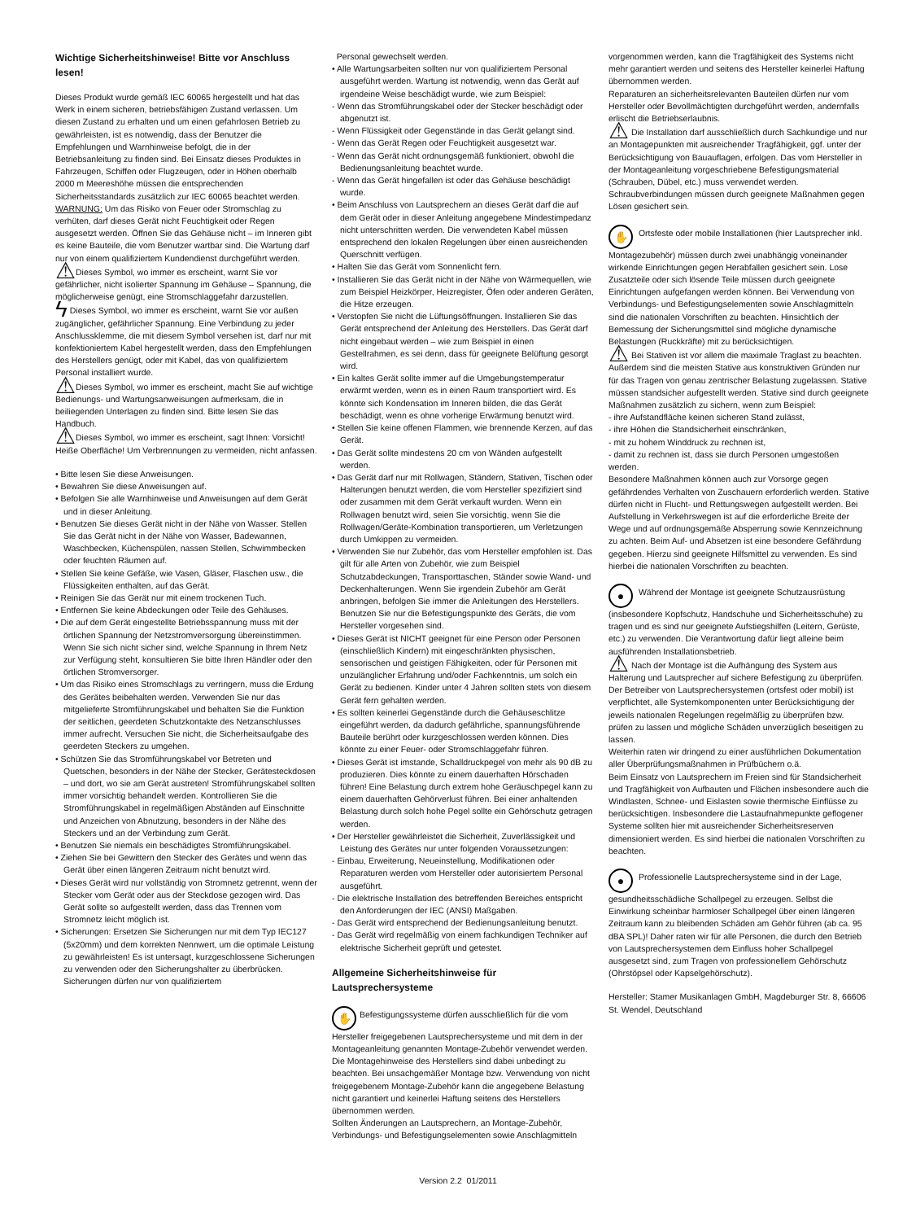Wichtige Sicherheitshinweise! Bitte vor Anschluss lesen!
Dieses Produkt wurde gemäß IEC 60065 hergestellt und hat das Werk in einem sicheren, betriebsfähigen Zustand verlassen. Um diesen Zustand zu erhalten und um einen gefahrlosen Betrieb zu gewährleisten, ist es notwendig, dass der Benutzer die Empfehlungen und Warnhinweise befolgt, die in der Betriebsanleitung zu finden sind. Bei Einsatz dieses Produktes in Fahrzeugen, Schiffen oder Flugzeugen, oder in Höhen oberhalb 2000 m Meereshöhe müssen die entsprechenden Sicherheitsstandards zusätzlich zur IEC 60065 beachtet werden. WARNUNG: Um das Risiko von Feuer oder Stromschlag zu verhüten, darf dieses Gerät nicht Feuchtigkeit oder Regen ausgesetzt werden. Öffnen Sie das Gehäuse nicht – im Inneren gibt es keine Bauteile, die vom Benutzer wartbar sind. Die Wartung darf nur von einem qualifiziertem Kundendienst durchgeführt werden.
⚠Dieses Symbol, wo immer es erscheint, warnt Sie vor gefährlicher, nicht isolierter Spannung im Gehäuse – Spannung, die möglicherweise genügt, eine Stromschlaggefahr darzustellen.
ϟ Dieses Symbol, wo immer es erscheint, warnt Sie vor außen zugänglicher, gefährlicher Spannung. Eine Verbindung zu jeder Anschlussklemme, die mit diesem Symbol versehen ist, darf nur mit konfektioniertem Kabel hergestellt werden, dass den Empfehlungen des Herstellers genügt, oder mit Kabel, das von qualifiziertem Personal installiert wurde.
⚠Dieses Symbol, wo immer es erscheint, macht Sie auf wichtige Bedienungs- und Wartungsanweisungen aufmerksam, die in beiliegenden Unterlagen zu finden sind. Bitte lesen Sie das Handbuch.
⚠Dieses Symbol, wo immer es erscheint, sagt Ihnen: Vorsicht! Heiße Oberfläche! Um Verbrennungen zu vermeiden, nicht anfassen.
• Bitte lesen Sie diese Anweisungen.
• Bewahren Sie diese Anweisungen auf.
• Befolgen Sie alle Warnhinweise und Anweisungen auf dem Gerät und in dieser Anleitung.
• Benutzen Sie dieses Gerät nicht in der Nähe von Wasser. Stellen Sie das Gerät nicht in der Nähe von Wasser, Badewannen, Waschbecken, Küchenspülen, nassen Stellen, Schwimmbecken oder feuchten Räumen auf.
• Stellen Sie keine Gefäße, wie Vasen, Gläser, Flaschen usw., die Flüssigkeiten enthalten, auf das Gerät.
• Reinigen Sie das Gerät nur mit einem trockenen Tuch.
• Entfernen Sie keine Abdeckungen oder Teile des Gehäuses.
• Die auf dem Gerät eingestellte Betriebsspannung muss mit der örtlichen Spannung der Netzstromversorgung übereinstimmen. Wenn Sie sich nicht sicher sind, welche Spannung in Ihrem Netz zur Verfügung steht, konsultieren Sie bitte Ihren Händler oder den örtlichen Stromversorger.
• Um das Risiko eines Stromschlags zu verringern, muss die Erdung des Gerätes beibehalten werden. Verwenden Sie nur das mitgelieferte Stromführungskabel und behalten Sie die Funktion der seitlichen, geerdeten Schutzkontakte des Netzanschlusses immer aufrecht. Versuchen Sie nicht, die Sicherheitsaufgabe des geerdeten Steckers zu umgehen.
• Schützen Sie das Stromführungskabel vor Betreten und Quetschen, besonders in der Nähe der Stecker, Gerätesteckdosen – und dort, wo sie am Gerät austreten! Stromführungskabel sollten immer vorsichtig behandelt werden. Kontrollieren Sie die Stromführungskabel in regelmäßigen Abständen auf Einschnitte und Anzeichen von Abnutzung, besonders in der Nähe des Steckers und an der Verbindung zum Gerät.
• Benutzen Sie niemals ein beschädigtes Stromführungskabel.
• Ziehen Sie bei Gewittern den Stecker des Gerätes und wenn das Gerät über einen längeren Zeitraum nicht benutzt wird.
• Dieses Gerät wird nur vollständig von Stromnetz getrennt, wenn der Stecker vom Gerät oder aus der Steckdose gezogen wird. Das Gerät sollte so aufgestellt werden, dass das Trennen vom Stromnetz leicht möglich ist.
• Sicherungen: Ersetzen Sie Sicherungen nur mit dem Typ IEC127 (5x20mm) und dem korrekten Nennwert, um die optimale Leistung zu gewährleisten! Es ist untersagt, kurzgeschlossene Sicherungen zu verwenden oder den Sicherungshalter zu überbrücken. Sicherungen dürfen nur von qualifiziertem
Personal gewechselt werden.
• Alle Wartungsarbeiten sollten nur von qualifiziertem Personal ausgeführt werden. Wartung ist notwendig, wenn das Gerät auf irgendeine Weise beschädigt wurde, wie zum Beispiel:
- Wenn das Stromführungskabel oder der Stecker beschädigt oder abgenutzt ist.
- Wenn Flüssigkeit oder Gegenstände in das Gerät gelangt sind.
- Wenn das Gerät Regen oder Feuchtigkeit ausgesetzt war.
- Wenn das Gerät nicht ordnungsgemäß funktioniert, obwohl die Bedienungsanleitung beachtet wurde.
- Wenn das Gerät hingefallen ist oder das Gehäuse beschädigt wurde.
• Beim Anschluss von Lautsprechern an dieses Gerät darf die auf dem Gerät oder in dieser Anleitung angegebene Mindestimpedanz nicht unterschritten werden. Die verwendeten Kabel müssen entsprechend den lokalen Regelungen über einen ausreichenden Querschnitt verfügen.
• Halten Sie das Gerät vom Sonnenlicht fern.
• Installieren Sie das Gerät nicht in der Nähe von Wärmequellen, wie zum Beispiel Heizkörper, Heizregister, Öfen oder anderen Geräten, die Hitze erzeugen.
• Verstopfen Sie nicht die Lüftungsöffnungen. Installieren Sie das Gerät entsprechend der Anleitung des Herstellers. Das Gerät darf nicht eingebaut werden – wie zum Beispiel in einen Gestellrahmen, es sei denn, dass für geeignete Belüftung gesorgt wird.
• Ein kaltes Gerät sollte immer auf die Umgebungstemperatur erwärmt werden, wenn es in einen Raum transportiert wird. Es könnte sich Kondensation im Inneren bilden, die das Gerät beschädigt, wenn es ohne vorherige Erwärmung benutzt wird.
• Stellen Sie keine offenen Flammen, wie brennende Kerzen, auf das Gerät.
• Das Gerät sollte mindestens 20 cm von Wänden aufgestellt werden.
• Das Gerät darf nur mit Rollwagen, Ständern, Stativen, Tischen oder Halterungen benutzt werden, die vom Hersteller spezifiziert sind oder zusammen mit dem Gerät verkauft wurden. Wenn ein Rollwagen benutzt wird, seien Sie vorsichtig, wenn Sie die Rollwagen/Geräte-Kombination transportieren, um Verletzungen durch Umkippen zu vermeiden.
• Verwenden Sie nur Zubehör, das vom Hersteller empfohlen ist. Das gilt für alle Arten von Zubehör, wie zum Beispiel Schutzabdeckungen, Transporttaschen, Ständer sowie Wand- und Deckenhalterungen. Wenn Sie irgendein Zubehör am Gerät anbringen, befolgen Sie immer die Anleitungen des Herstellers. Benutzen Sie nur die Befestigungspunkte des Geräts, die vom Hersteller vorgesehen sind.
• Dieses Gerät ist NICHT geeignet für eine Person oder Personen (einschließlich Kindern) mit eingeschränkten physischen, sensorischen und geistigen Fähigkeiten, oder für Personen mit unzulänglicher Erfahrung und/oder Fachkenntnis, um solch ein Gerät zu bedienen. Kinder unter 4 Jahren sollten stets von diesem Gerät fern gehalten werden.
• Es sollten keinerlei Gegenstände durch die Gehäuseschlitze eingeführt werden, da dadurch gefährliche, spannungsführende Bauteile berührt oder kurzgeschlossen werden können. Dies könnte zu einer Feuer- oder Stromschlaggefahr führen.
• Dieses Gerät ist imstande, Schalldruckpegel von mehr als 90 dB zu produzieren. Dies könnte zu einem dauerhaften Hörschaden führen! Eine Belastung durch extrem hohe Geräuschpegel kann zu einem dauerhaften Gehörverlust führen. Bei einer anhaltenden Belastung durch solch hohe Pegel sollte ein Gehörschutz getragen werden.
• Der Hersteller gewährleistet die Sicherheit, Zuverlässigkeit und Leistung des Gerätes nur unter folgenden Voraussetzungen:
- Einbau, Erweiterung, Neueinstellung, Modifikationen oder Reparaturen werden vom Hersteller oder autorisiertem Personal ausgeführt.
- Die elektrische Installation des betreffenden Bereiches entspricht den Anforderungen der IEC (ANSI) Maßgaben.
- Das Gerät wird entsprechend der Bedienungsanleitung benutzt.
- Das Gerät wird regelmäßig von einem fachkundigen Techniker auf elektrische Sicherheit geprüft und getestet.
Allgemeine Sicherheitshinweise für Lautsprechersysteme
✋ Befestigungssysteme dürfen ausschließlich für die vom Hersteller freigegebenen Lautsprechersysteme und mit dem in der Montageanleitung genannten Montage-Zubehör verwendet werden. Die Montagehinweise des Herstellers sind dabei unbedingt zu beachten. Bei unsachgemäßer Montage bzw. Verwendung von nicht freigegebenem Montage-Zubehör kann die angegebene Belastung nicht garantiert und keinerlei Haftung seitens des Herstellers übernommen werden.
Sollten Änderungen an Lautsprechern, an Montage-Zubehör, Verbindungs- und Befestigungselementen sowie Anschlagmitteln
vorgenommen werden, kann die Tragfähigkeit des Systems nicht mehr garantiert werden und seitens des Hersteller keinerlei Haftung übernommen werden.
Reparaturen an sicherheitsrelevanten Bauteilen dürfen nur vom Hersteller oder Bevollmächtigten durchgeführt werden, andernfalls erlischt die Betriebserlaubnis.
⚠ Die Installation darf ausschließlich durch Sachkundige und nur an Montagepunkten mit ausreichender Tragfähigkeit, ggf. unter der Berücksichtigung von Bauauflagen, erfolgen. Das vom Hersteller in der Montageanleitung vorgeschriebene Befestigungsmaterial (Schrauben, Dübel, etc.) muss verwendet werden. Schraubverbindungen müssen durch geeignete Maßnahmen gegen Lösen gesichert sein.
✋ Ortsfeste oder mobile Installationen (hier Lautsprecher inkl. Montagezubehör) müssen durch zwei unabhängig voneinander wirkende Einrichtungen gegen Herabfallen gesichert sein. Lose Zusatzteile oder sich lösende Teile müssen durch geeignete Einrichtungen aufgefangen werden können. Bei Verwendung von Verbindungs- und Befestigungselementen sowie Anschlagmitteln sind die nationalen Vorschriften zu beachten. Hinsichtlich der Bemessung der Sicherungsmittel sind mögliche dynamische Belastungen (Ruckkräfte) mit zu berücksichtigen.
⚠ Bei Stativen ist vor allem die maximale Traglast zu beachten. Außerdem sind die meisten Stative aus konstruktiven Gründen nur für das Tragen von genau zentrischer Belastung zugelassen. Stative müssen standsicher aufgestellt werden. Stative sind durch geeignete Maßnahmen zusätzlich zu sichern, wenn zum Beispiel:
- ihre Aufstandfläche keinen sicheren Stand zulässt,
- ihre Höhen die Standsicherheit einschränken,
- mit zu hohem Winddruck zu rechnen ist,
- damit zu rechnen ist, dass sie durch Personen umgestoßen werden.
Besondere Maßnahmen können auch zur Vorsorge gegen gefährdendes Verhalten von Zuschauern erforderlich werden. Stative dürfen nicht in Flucht- und Rettungswegen aufgestellt werden. Bei Aufstellung in Verkehrswegen ist auf die erforderliche Breite der Wege und auf ordnungsgemäße Absperrung sowie Kennzeichnung zu achten. Beim Auf- und Absetzen ist eine besondere Gefährdung gegeben. Hierzu sind geeignete Hilfsmittel zu verwenden. Es sind hierbei die nationalen Vorschriften zu beachten.
● Während der Montage ist geeignete Schutzausrüstung (insbesondere Kopfschutz, Handschuhe und Sicherheitsschuhe) zu tragen und es sind nur geeignete Aufstiegshilfen (Leitern, Gerüste, etc.) zu verwenden. Die Verantwortung dafür liegt alleine beim ausführenden Installationsbetrieb.
⚠ Nach der Montage ist die Aufhängung des System aus Halterung und Lautsprecher auf sichere Befestigung zu überprüfen.
Der Betreiber von Lautsprechersystemen (ortsfest oder mobil) ist verpflichtet, alle Systemkomponenten unter Berücksichtigung der jeweils nationalen Regelungen regelmäßig zu überprüfen bzw. prüfen zu lassen und mögliche Schäden unverzüglich beseitigen zu lassen.
Weiterhin raten wir dringend zu einer ausführlichen Dokumentation aller Überprüfungsmaßnahmen in Prüfbüchern o.ä.
Beim Einsatz von Lautsprechern im Freien sind für Standsicherheit und Tragfähigkeit von Aufbauten und Flächen insbesondere auch die Windlasten, Schnee- und Eislasten sowie thermische Einflüsse zu berücksichtigen. Insbesondere die Lastaufnahmepunkte geflogener Systeme sollten hier mit ausreichender Sicherheitsreserven dimensioniert werden. Es sind hierbei die nationalen Vorschriften zu beachten.
● Professionelle Lautsprechersysteme sind in der Lage, gesundheitsschädliche Schallpegel zu erzeugen. Selbst die Einwirkung scheinbar harmloser Schallpegel über einen längeren Zeitraum kann zu bleibenden Schäden am Gehör führen (ab ca. 95 dBA SPL)! Daher raten wir für alle Personen, die durch den Betrieb von Lautsprechersystemen dem Einfluss hoher Schallpegel ausgesetzt sind, zum Tragen von professionellem Gehörschutz (Ohrstöpsel oder Kapselgehörschutz).
Hersteller: Stamer Musikanlagen GmbH, Magdeburger Str. 8, 66606 St. Wendel, Deutschland
Version 2.2 01/2011